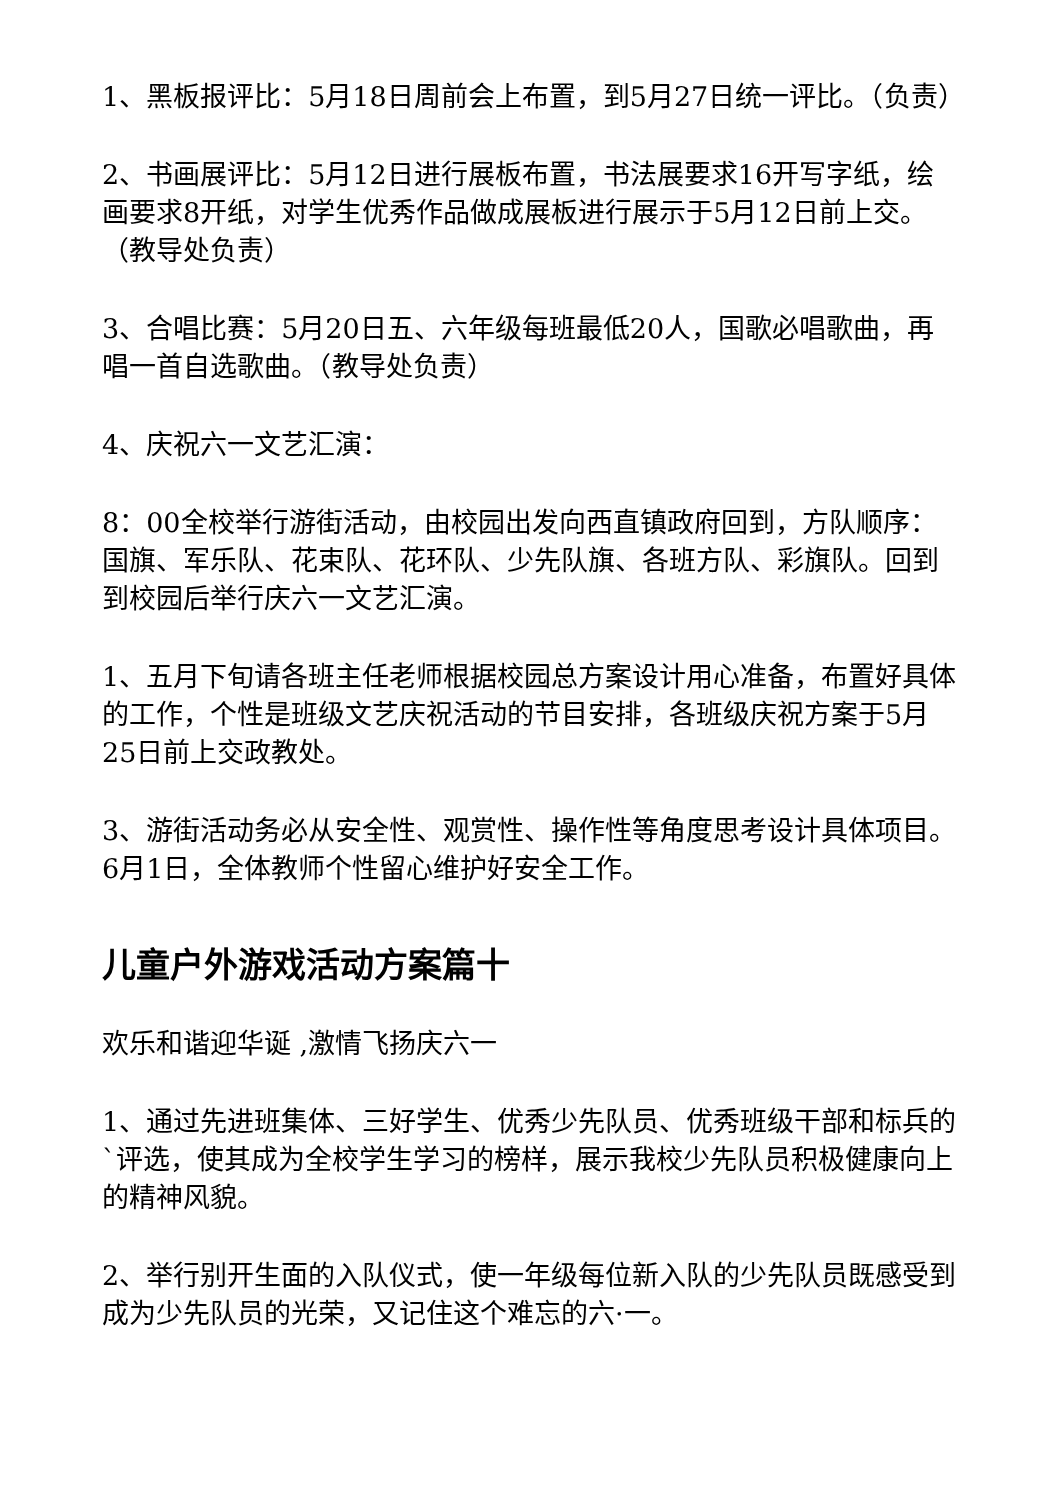1、黑板报评比：5月18日周前会上布置，到5月27日统一评比。（负责）
2、书画展评比：5月12日进行展板布置，书法展要求16开写字纸，绘画要求8开纸，对学生优秀作品做成展板进行展示于5月12日前上交。（教导处负责）
3、合唱比赛：5月20日五、六年级每班最低20人，国歌必唱歌曲，再唱一首自选歌曲。（教导处负责）
4、庆祝六一文艺汇演：
8：00全校举行游街活动，由校园出发向西直镇政府回到，方队顺序：国旗、军乐队、花束队、花环队、少先队旗、各班方队、彩旗队。回到到校园后举行庆六一文艺汇演。
1、五月下旬请各班主任老师根据校园总方案设计用心准备，布置好具体的工作，个性是班级文艺庆祝活动的节目安排，各班级庆祝方案于5月25日前上交政教处。
3、游街活动务必从安全性、观赏性、操作性等角度思考设计具体项目。6月1日，全体教师个性留心维护好安全工作。
儿童户外游戏活动方案篇十
欢乐和谐迎华诞 ,激情飞扬庆六一
1、通过先进班集体、三好学生、优秀少先队员、优秀班级干部和标兵的`评选，使其成为全校学生学习的榜样，展示我校少先队员积极健康向上的精神风貌。
2、举行别开生面的入队仪式，使一年级每位新入队的少先队员既感受到成为少先队员的光荣，又记住这个难忘的六·一。